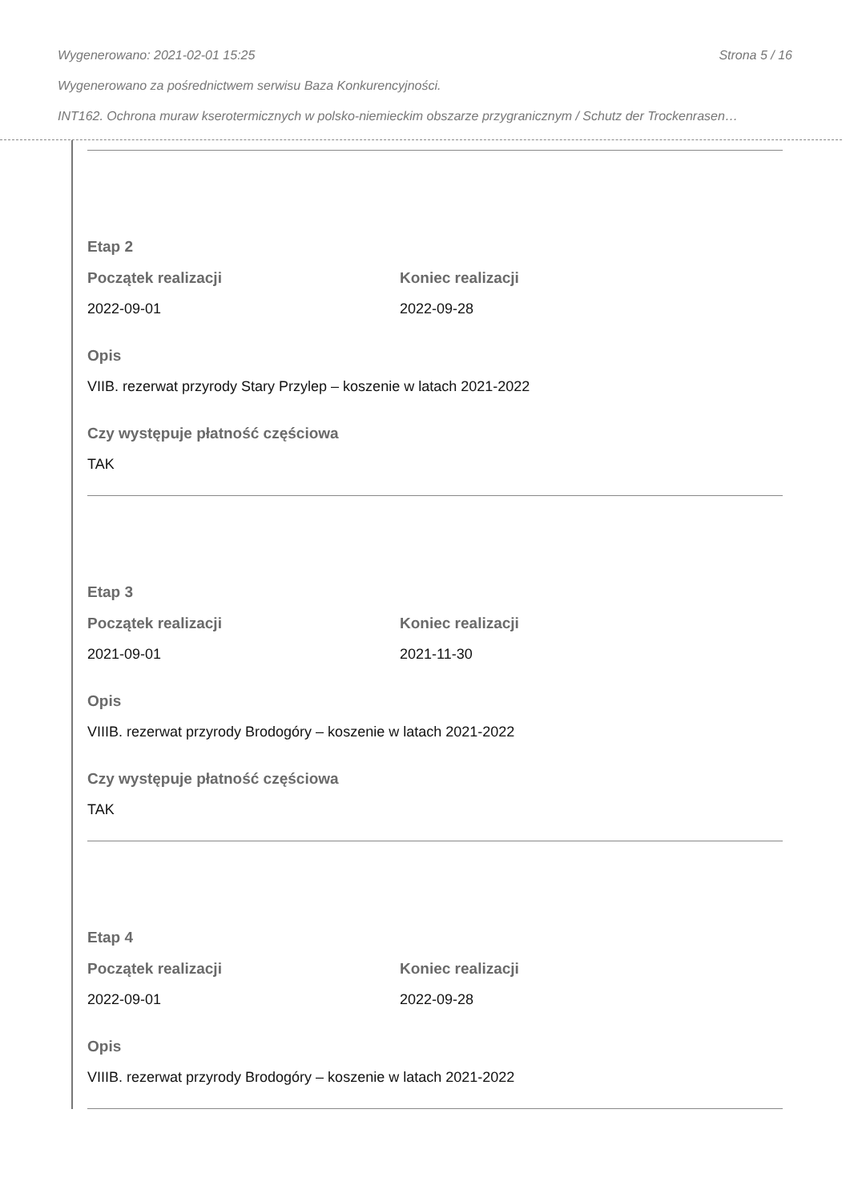Wygenerowano: 2021-02-01 15:25 Strona 5 / 16
Wygenerowano za pośrednictwem serwisu Baza Konkurencyjności.
INT162. Ochrona muraw kserotermicznych w polsko-niemieckim obszarze przygranicznym / Schutz der Trockenrasen…
Etap 2
Początek realizacji
2022-09-01
Koniec realizacji
2022-09-28
Opis
VIIB. rezerwat przyrody Stary Przylep – koszenie w latach 2021-2022
Czy występuje płatność częściowa
TAK
Etap 3
Początek realizacji
2021-09-01
Koniec realizacji
2021-11-30
Opis
VIIIB. rezerwat przyrody Brodogóry – koszenie w latach 2021-2022
Czy występuje płatność częściowa
TAK
Etap 4
Początek realizacji
2022-09-01
Koniec realizacji
2022-09-28
Opis
VIIIB. rezerwat przyrody Brodogóry – koszenie w latach 2021-2022